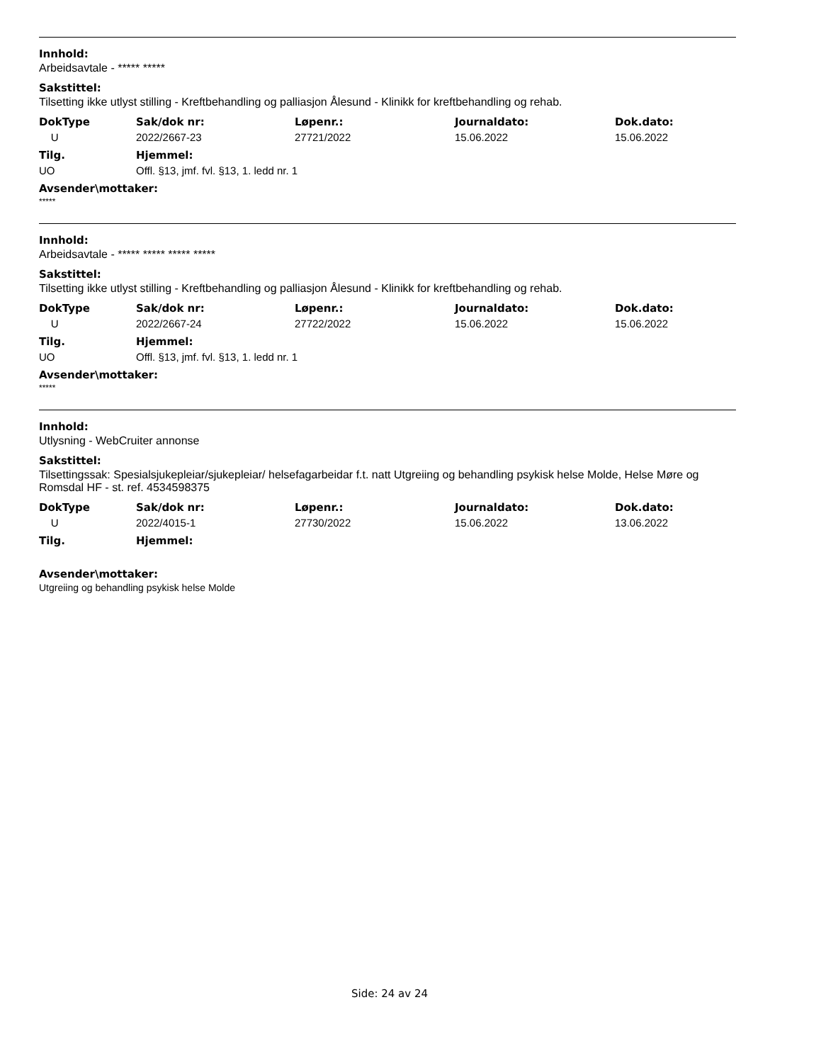Innhold:
Arbeidsavtale - ***** *****
Sakstittel:
Tilsetting ikke utlyst stilling - Kreftbehandling og palliasjon Ålesund - Klinikk for kreftbehandling og rehab.
| DokType | Sak/dok nr: | Løpenr.: | Journaldato: | Dok.dato: |
| --- | --- | --- | --- | --- |
| U | 2022/2667-23 | 27721/2022 | 15.06.2022 | 15.06.2022 |
| Tilg. | Hjemmel: |
| --- | --- |
| UO | Offl. §13, jmf. fvl. §13, 1. ledd nr. 1 |
Avsender\mottaker:
*****
Innhold:
Arbeidsavtale - ***** ***** ***** *****
Sakstittel:
Tilsetting ikke utlyst stilling - Kreftbehandling og palliasjon Ålesund - Klinikk for kreftbehandling og rehab.
| DokType | Sak/dok nr: | Løpenr.: | Journaldato: | Dok.dato: |
| --- | --- | --- | --- | --- |
| U | 2022/2667-24 | 27722/2022 | 15.06.2022 | 15.06.2022 |
| Tilg. | Hjemmel: |
| --- | --- |
| UO | Offl. §13, jmf. fvl. §13, 1. ledd nr. 1 |
Avsender\mottaker:
*****
Innhold:
Utlysning - WebCruiter annonse
Sakstittel:
Tilsettingssak: Spesialsjukepleiar/sjukepleiar/ helsefagarbeidar f.t. natt Utgreiing og behandling psykisk helse Molde, Helse Møre og Romsdal HF - st. ref. 4534598375
| DokType | Sak/dok nr: | Løpenr.: | Journaldato: | Dok.dato: |
| --- | --- | --- | --- | --- |
| U | 2022/4015-1 | 27730/2022 | 15.06.2022 | 13.06.2022 |
| Tilg. | Hjemmel: |
| --- | --- |
Avsender\mottaker:
Utgreiing og behandling psykisk helse Molde
Side: 24 av 24